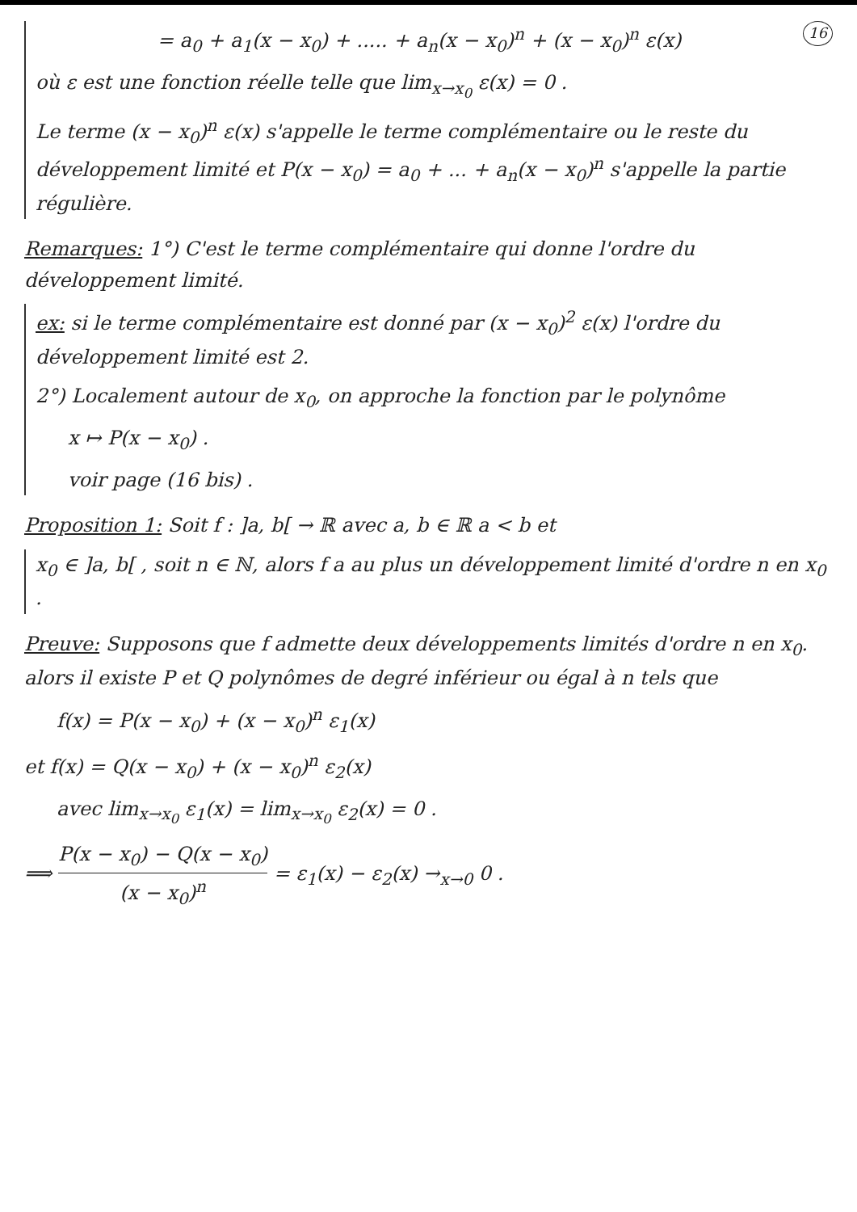16 = a<sub>0</sub> + a<sub>1</sub>(x − x<sub>0</sub>) + ..... + a<sub>n</sub>(x − x<sub>0</sub>)<sup>n</sup> + (x − x<sub>0</sub>)<sup>n</sup> ε(x)
où ε est une fonction réelle telle que lim<sub>x→x<sub>0</sub></sub> ε(x) = 0 .
Le terme (x − x<sub>0</sub>)<sup>n</sup> ε(x) s'appelle le terme complémentaire ou le reste du développement limité et P(x − x<sub>0</sub>) = a<sub>0</sub> + ... + a<sub>n</sub>(x − x<sub>0</sub>)<sup>n</sup> s'appelle la partie régulière.
Remarques: 1°) C'est le terme complémentaire qui donne l'ordre du développement limité.
ex: si le terme complémentaire est donné par (x − x<sub>0</sub>)<sup>2</sup> ε(x) l'ordre du développement limité est 2.
2°) Localement autour de x<sub>0</sub>, on approche la fonction par le polynôme
x ↦ P(x − x<sub>0</sub>) .
voir page (16 bis) .
Proposition 1: Soit f : ]a, b[ → ℝ avec a, b ∈ ℝ a < b et
x<sub>0</sub> ∈ ]a, b[ , soit n ∈ ℕ, alors f a au plus un développement limité d'ordre n en x<sub>0</sub> .
Preuve: Supposons que f admette deux développements limités d'ordre n en x<sub>0</sub>. alors il existe P et Q polynômes de degré inférieur ou égal à n tels que
f(x) = P(x − x<sub>0</sub>) + (x − x<sub>0</sub>)<sup>n</sup> ε<sub>1</sub>(x)
et f(x) = Q(x − x<sub>0</sub>) + (x − x<sub>0</sub>)<sup>n</sup> ε<sub>2</sub>(x)
avec lim<sub>x→x<sub>0</sub></sub> ε<sub>1</sub>(x) = lim<sub>x→x<sub>0</sub></sub> ε<sub>2</sub>(x) = 0 .
⟹ P(x − x<sub>0</sub>) − Q(x − x<sub>0</sub>) (x − x<sub>0</sub>)<sup>n</sup> = ε<sub>1</sub>(x) − ε<sub>2</sub>(x) →<sub>x→0</sub> 0 .